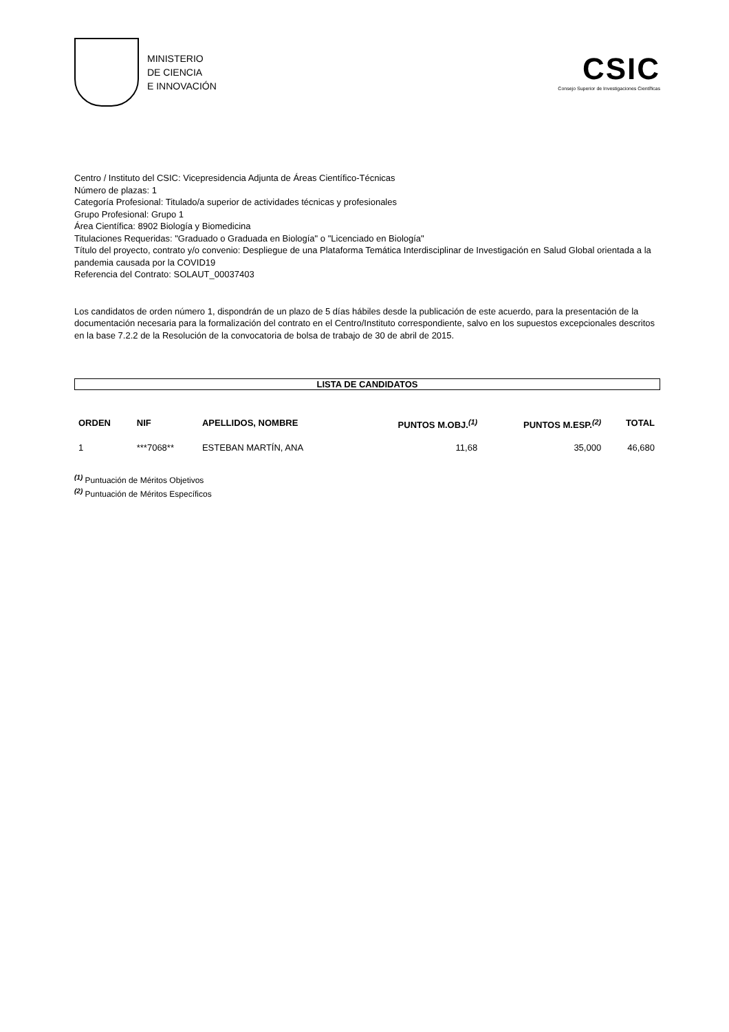MINISTERIO
DE CIENCIA
E INNOVACIÓN
CSIC
Consejo Superior de Investigaciones Científicas
Centro / Instituto del CSIC: Vicepresidencia Adjunta de Áreas Científico-Técnicas
Número de plazas: 1
Categoría Profesional: Titulado/a superior de actividades técnicas y profesionales
Grupo Profesional: Grupo 1
Área Científica: 8902 Biología y Biomedicina
Titulaciones Requeridas: "Graduado o Graduada en Biología" o "Licenciado en Biología"
Título del proyecto, contrato y/o convenio: Despliegue de una Plataforma Temática Interdisciplinar de Investigación en Salud Global orientada a la pandemia causada por la COVID19
Referencia del Contrato: SOLAUT_00037403
Los candidatos de orden número 1, dispondrán de un plazo de 5 días hábiles desde la publicación de este acuerdo, para la presentación de la documentación necesaria para la formalización del contrato en el Centro/Instituto correspondiente, salvo en los supuestos excepcionales descritos en la base 7.2.2 de la Resolución de la convocatoria de bolsa de trabajo de 30 de abril de 2015.
LISTA DE CANDIDATOS
| ORDEN | NIF | APELLIDOS, NOMBRE | PUNTOS M.OBJ.<sup>(1)</sup> | PUNTOS M.ESP.<sup>(2)</sup> | TOTAL |
| --- | --- | --- | --- | --- | --- |
| 1 | ***7068** | ESTEBAN MARTÍN, ANA | 11,68 | 35,000 | 46,680 |
<sup>(1)</sup> Puntuación de Méritos Objetivos
<sup>(2)</sup> Puntuación de Méritos Específicos